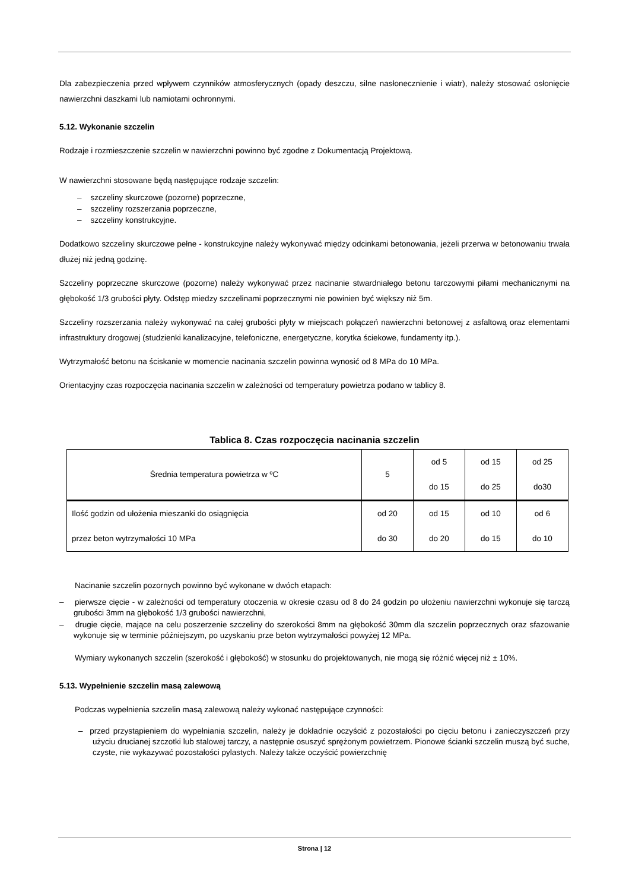Dla zabezpieczenia przed wpływem czynników atmosferycznych (opady deszczu, silne nasłonecznienie i wiatr), należy stosować osłonięcie nawierzchni daszkami lub namiotami ochronnymi.
5.12. Wykonanie szczelin
Rodzaje i rozmieszczenie szczelin w nawierzchni powinno być zgodne z Dokumentacją Projektową.
W nawierzchni stosowane będą następujące rodzaje szczelin:
– szczeliny skurczowe (pozorne) poprzeczne,
– szczeliny rozszerzania poprzeczne,
– szczeliny konstrukcyjne.
Dodatkowo szczeliny skurczowe pełne - konstrukcyjne należy wykonywać między odcinkami betonowania, jeżeli przerwa w betonowaniu trwała dłużej niż jedną godzinę.
Szczeliny poprzeczne skurczowe (pozorne) należy wykonywać przez nacinanie stwardniałego betonu tarczowymi piłami mechanicznymi na głębokość 1/3 grubości płyty. Odstęp miedzy szczelinami poprzecznymi nie powinien być większy niż 5m.
Szczeliny rozszerzania należy wykonywać na całej grubości płyty w miejscach połączeń nawierzchni betonowej z asfaltową oraz elementami infrastruktury drogowej (studzienki kanalizacyjne, telefoniczne, energetyczne, korytka ściekowe, fundamenty itp.).
Wytrzymałość betonu na ściskanie w momencie nacinania szczelin powinna wynosić od 8 MPa do 10 MPa.
Orientacyjny czas rozpoczęcia nacinania szczelin w zależności od temperatury powietrza podano w tablicy 8.
Tablica 8. Czas rozpoczęcia nacinania szczelin
| Średnia temperatura powietrza w ºC | 5 | od 5 do 15 | od 15 do 25 | od 25 do30 |
| Ilość godzin od ułożenia mieszanki do osiągnięcia przez beton wytrzymałości 10 MPa | od 20 do 30 | od 15 do 20 | od 10 do 15 | od 6 do 10 |
Nacinanie szczelin pozornych powinno być wykonane w dwóch etapach:
– pierwsze cięcie - w zależności od temperatury otoczenia w okresie czasu od 8 do 24 godzin po ułożeniu nawierzchni wykonuje się tarczą grubości 3mm na głębokość 1/3 grubości nawierzchni,
– drugie cięcie, mające na celu poszerzenie szczeliny do szerokości 8mm na głębokość 30mm dla szczelin poprzecznych oraz sfazowanie wykonuje się w terminie późniejszym, po uzyskaniu prze beton wytrzymałości powyżej 12 MPa.
Wymiary wykonanych szczelin (szerokość i głębokość) w stosunku do projektowanych, nie mogą się różnić więcej niż ± 10%.
5.13. Wypełnienie szczelin masą zalewową
Podczas wypełnienia szczelin masą zalewową należy wykonać następujące czynności:
– przed przystąpieniem do wypełniania szczelin, należy je dokładnie oczyścić z pozostałości po cięciu betonu i zanieczyszczeń przy użyciu drucianej szczotki lub stalowej tarczy, a następnie osuszyć sprężonym powietrzem. Pionowe ścianki szczelin muszą być suche, czyste, nie wykazywać pozostałości pylastych. Należy także oczyścić powierzchnię
Strona | 12